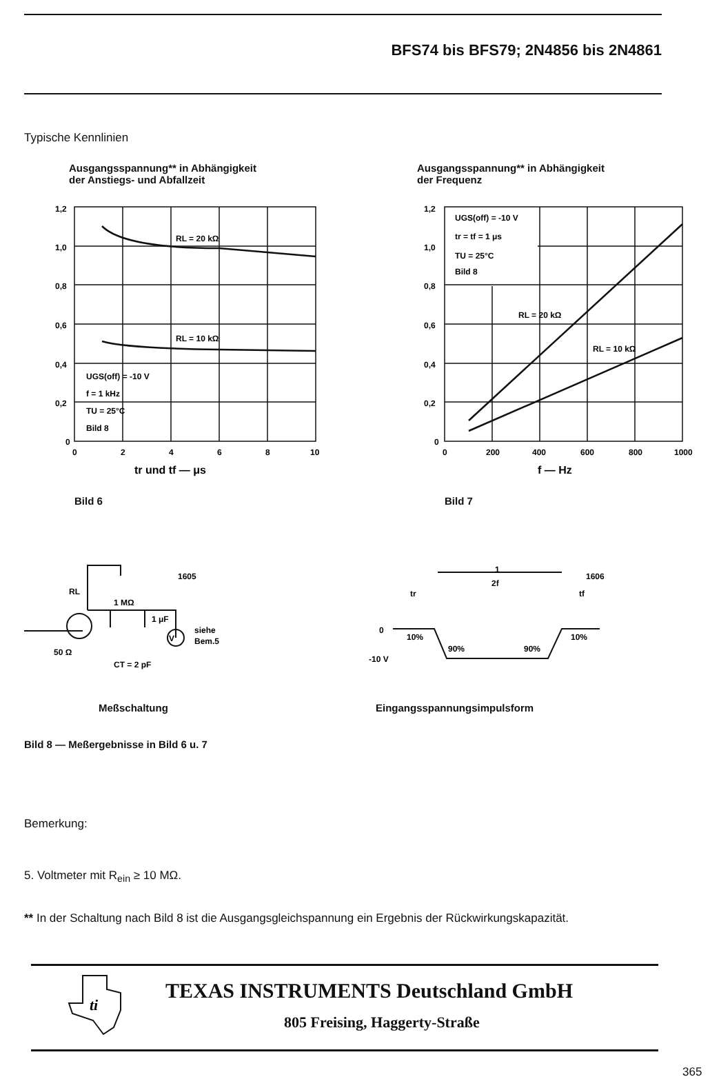BFS74 bis BFS79; 2N4856 bis 2N4861
Typische Kennlinien
Ausgangsspannung** in Abhängigkeit
der Anstiegs- und Abfallzeit
Ausgangsspannung** in Abhängigkeit
der Frequenz
1,2
1,0
0,8
0,6
0,4
0,2
0
0
2
4
6
8
10
RL = 20 kΩ
RL = 10 kΩ
UGS(off) = -10 V
f = 1 kHz
TU = 25°C
Bild 8
tr und tf — μs
1,2
1,0
0,8
0,6
0,4
0,2
0
0
200
400
600
800
1000
UGS(off) = -10 V
tr = tf = 1 μs
TU = 25°C
Bild 8
RL = 20 kΩ
RL = 10 kΩ
f — Hz
Bild 6 Bild 7
V
1605
RL
1 MΩ
1 μF
siehe
Bem.5
50 Ω
CT = 2 pF
1
2f
1606
tr
tf
0
10%
10%
90%
90%
-10 V
Meßschaltung Eingangsspannungsimpulsform
Bild 8 — Meßergebnisse in Bild 6 u. 7
Bemerkung:
5. Voltmeter mit R<sub>ein</sub> ≥ 10 MΩ.
** In der Schaltung nach Bild 8 ist die Ausgangsgleichspannung ein Ergebnis der Rückwirkungskapazität.
ti
TEXAS INSTRUMENTS Deutschland GmbH
805 Freising, Haggerty-Straße
365